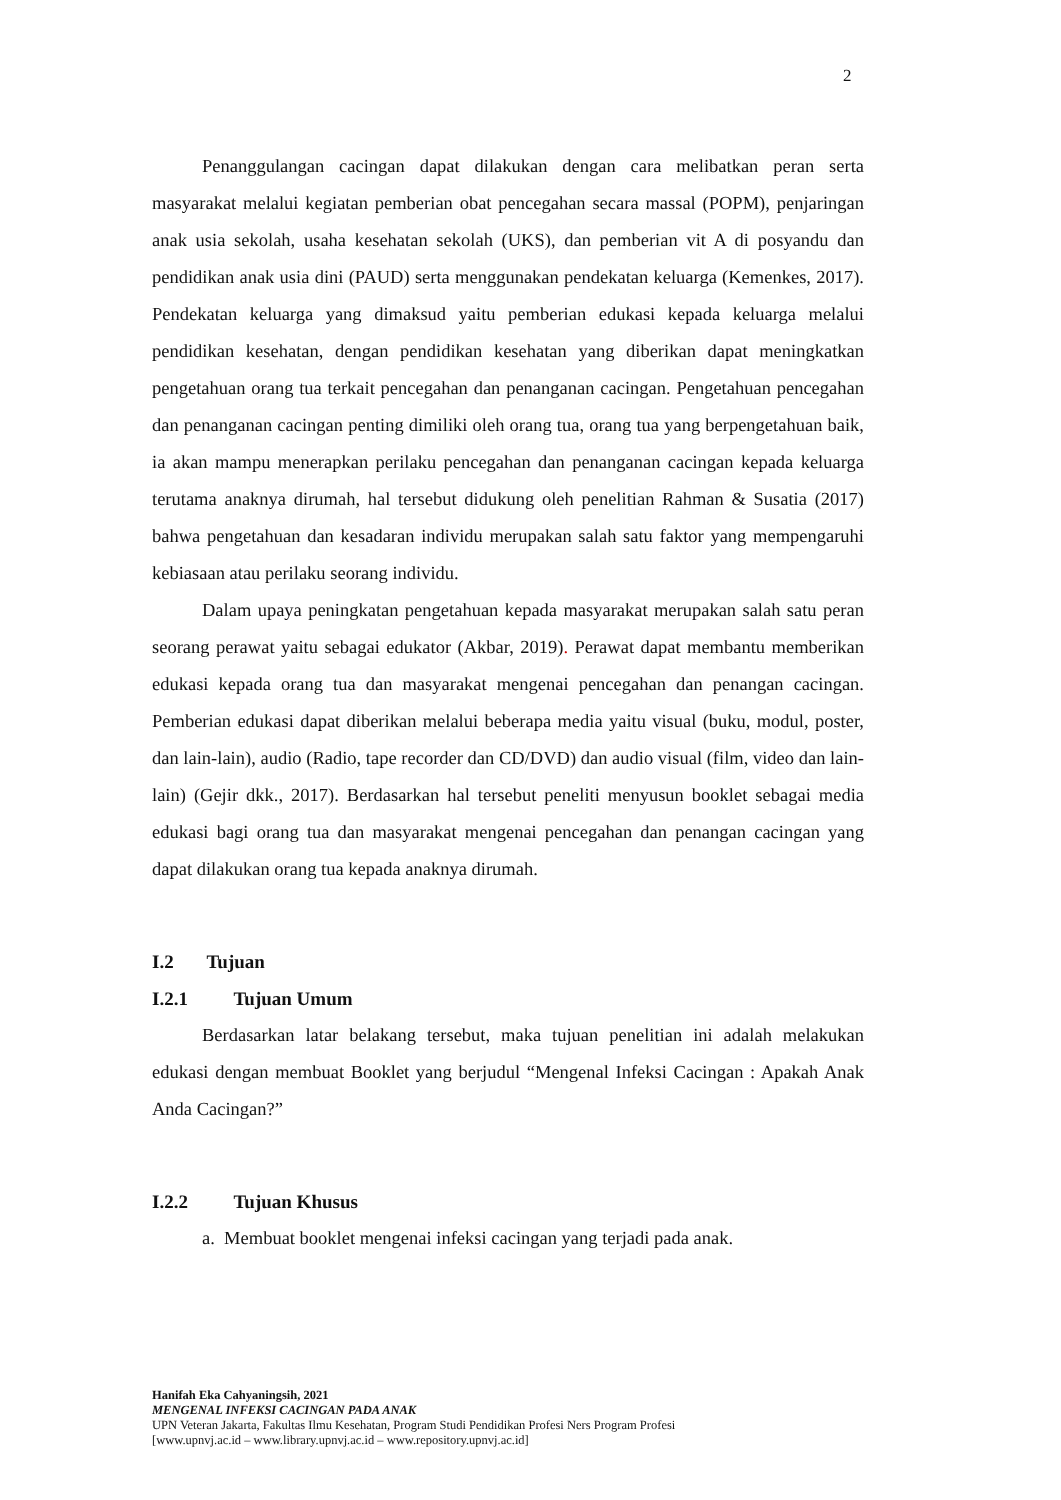2
Penanggulangan cacingan dapat dilakukan dengan cara melibatkan peran serta masyarakat melalui kegiatan pemberian obat pencegahan secara massal (POPM), penjaringan anak usia sekolah, usaha kesehatan sekolah (UKS), dan pemberian vit A di posyandu dan pendidikan anak usia dini (PAUD) serta menggunakan pendekatan keluarga (Kemenkes, 2017). Pendekatan keluarga yang dimaksud yaitu pemberian edukasi kepada keluarga melalui pendidikan kesehatan, dengan pendidikan kesehatan yang diberikan dapat meningkatkan pengetahuan orang tua terkait pencegahan dan penanganan cacingan. Pengetahuan pencegahan dan penanganan cacingan penting dimiliki oleh orang tua, orang tua yang berpengetahuan baik, ia akan mampu menerapkan perilaku pencegahan dan penanganan cacingan kepada keluarga terutama anaknya dirumah, hal tersebut didukung oleh penelitian Rahman & Susatia (2017) bahwa pengetahuan dan kesadaran individu merupakan salah satu faktor yang mempengaruhi kebiasaan atau perilaku seorang individu.
Dalam upaya peningkatan pengetahuan kepada masyarakat merupakan salah satu peran seorang perawat yaitu sebagai edukator (Akbar, 2019). Perawat dapat membantu memberikan edukasi kepada orang tua dan masyarakat mengenai pencegahan dan penangan cacingan. Pemberian edukasi dapat diberikan melalui beberapa media yaitu visual (buku, modul, poster, dan lain-lain), audio (Radio, tape recorder dan CD/DVD) dan audio visual (film, video dan lain-lain) (Gejir dkk., 2017). Berdasarkan hal tersebut peneliti menyusun booklet sebagai media edukasi bagi orang tua dan masyarakat mengenai pencegahan dan penangan cacingan yang dapat dilakukan orang tua kepada anaknya dirumah.
I.2 Tujuan
I.2.1 Tujuan Umum
Berdasarkan latar belakang tersebut, maka tujuan penelitian ini adalah melakukan edukasi dengan membuat Booklet yang berjudul “Mengenal Infeksi Cacingan : Apakah Anak Anda Cacingan?”
I.2.2 Tujuan Khusus
a. Membuat booklet mengenai infeksi cacingan yang terjadi pada anak.
Hanifah Eka Cahyaningsih, 2021
MENGENAL INFEKSI CACINGAN PADA ANAK
UPN Veteran Jakarta, Fakultas Ilmu Kesehatan, Program Studi Pendidikan Profesi Ners Program Profesi
[www.upnvj.ac.id – www.library.upnvj.ac.id – www.repository.upnvj.ac.id]